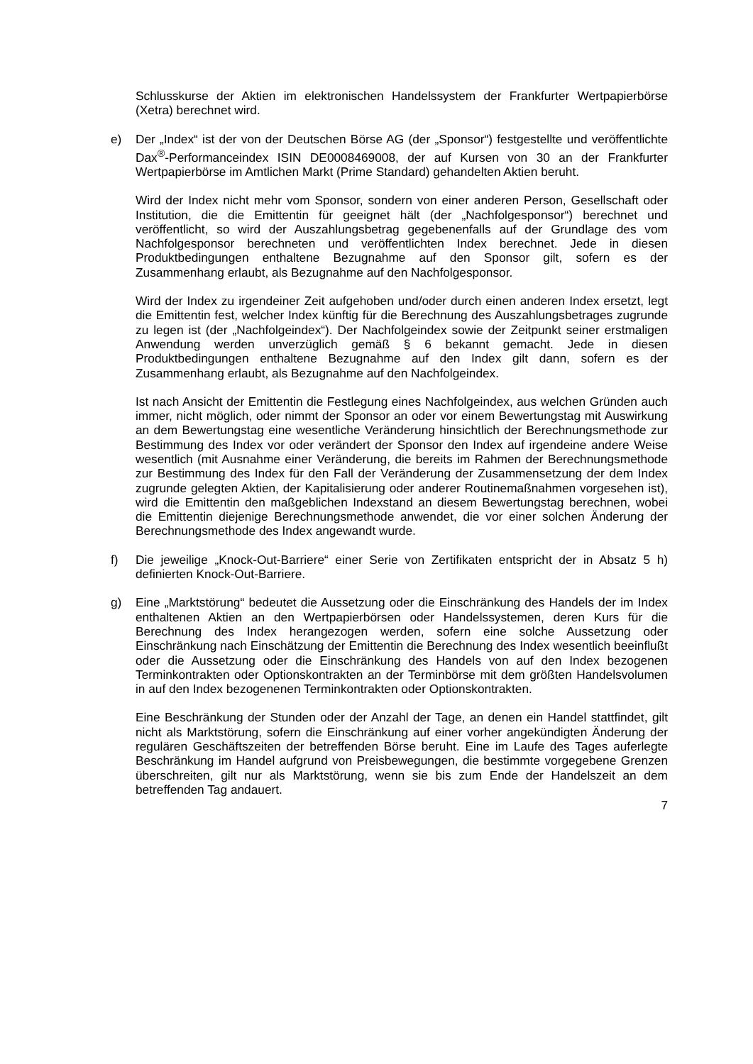Schlusskurse der Aktien im elektronischen Handelssystem der Frankfurter Wertpapierbörse (Xetra) berechnet wird.
e) Der „Index“ ist der von der Deutschen Börse AG (der „Sponsor“) festgestellte und veröffentlichte Dax<sup>®</sup>-Performanceindex ISIN DE0008469008, der auf Kursen von 30 an der Frankfurter Wertpapierbörse im Amtlichen Markt (Prime Standard) gehandelten Aktien beruht.
Wird der Index nicht mehr vom Sponsor, sondern von einer anderen Person, Gesellschaft oder Institution, die die Emittentin für geeignet hält (der „Nachfolgesponsor“) berechnet und veröffentlicht, so wird der Auszahlungsbetrag gegebenenfalls auf der Grundlage des vom Nachfolgesponsor berechneten und veröffentlichten Index berechnet. Jede in diesen Produktbedingungen enthaltene Bezugnahme auf den Sponsor gilt, sofern es der Zusammenhang erlaubt, als Bezugnahme auf den Nachfolgesponsor.
Wird der Index zu irgendeiner Zeit aufgehoben und/oder durch einen anderen Index ersetzt, legt die Emittentin fest, welcher Index künftig für die Berechnung des Auszahlungsbetrages zugrunde zu legen ist (der „Nachfolgeindex“). Der Nachfolgeindex sowie der Zeitpunkt seiner erstmaligen Anwendung werden unverzüglich gemäß § 6 bekannt gemacht. Jede in diesen Produktbedingungen enthaltene Bezugnahme auf den Index gilt dann, sofern es der Zusammenhang erlaubt, als Bezugnahme auf den Nachfolgeindex.
Ist nach Ansicht der Emittentin die Festlegung eines Nachfolgeindex, aus welchen Gründen auch immer, nicht möglich, oder nimmt der Sponsor an oder vor einem Bewertungstag mit Auswirkung an dem Bewertungstag eine wesentliche Veränderung hinsichtlich der Berechnungsmethode zur Bestimmung des Index vor oder verändert der Sponsor den Index auf irgendeine andere Weise wesentlich (mit Ausnahme einer Veränderung, die bereits im Rahmen der Berechnungsmethode zur Bestimmung des Index für den Fall der Veränderung der Zusammensetzung der dem Index zugrunde gelegten Aktien, der Kapitalisierung oder anderer Routinemaßnahmen vorgesehen ist), wird die Emittentin den maßgeblichen Indexstand an diesem Bewertungstag berechnen, wobei die Emittentin diejenige Berechnungsmethode anwendet, die vor einer solchen Änderung der Berechnungsmethode des Index angewandt wurde.
f) Die jeweilige „Knock-Out-Barriere“ einer Serie von Zertifikaten entspricht der in Absatz 5 h) definierten Knock-Out-Barriere.
g) Eine „Marktstörung“ bedeutet die Aussetzung oder die Einschränkung des Handels der im Index enthaltenen Aktien an den Wertpapierbörsen oder Handelssystemen, deren Kurs für die Berechnung des Index herangezogen werden, sofern eine solche Aussetzung oder Einschränkung nach Einschätzung der Emittentin die Berechnung des Index wesentlich beeinflußt oder die Aussetzung oder die Einschränkung des Handels von auf den Index bezogenen Terminkontrakten oder Optionskontrakten an der Terminbörse mit dem größten Handelsvolumen in auf den Index bezogenenen Terminkontrakten oder Optionskontrakten.
Eine Beschränkung der Stunden oder der Anzahl der Tage, an denen ein Handel stattfindet, gilt nicht als Marktstörung, sofern die Einschränkung auf einer vorher angekündigten Änderung der regulären Geschäftszeiten der betreffenden Börse beruht. Eine im Laufe des Tages auferlegte Beschränkung im Handel aufgrund von Preisbewegungen, die bestimmte vorgegebene Grenzen überschreiten, gilt nur als Marktstörung, wenn sie bis zum Ende der Handelszeit an dem betreffenden Tag andauert.
7